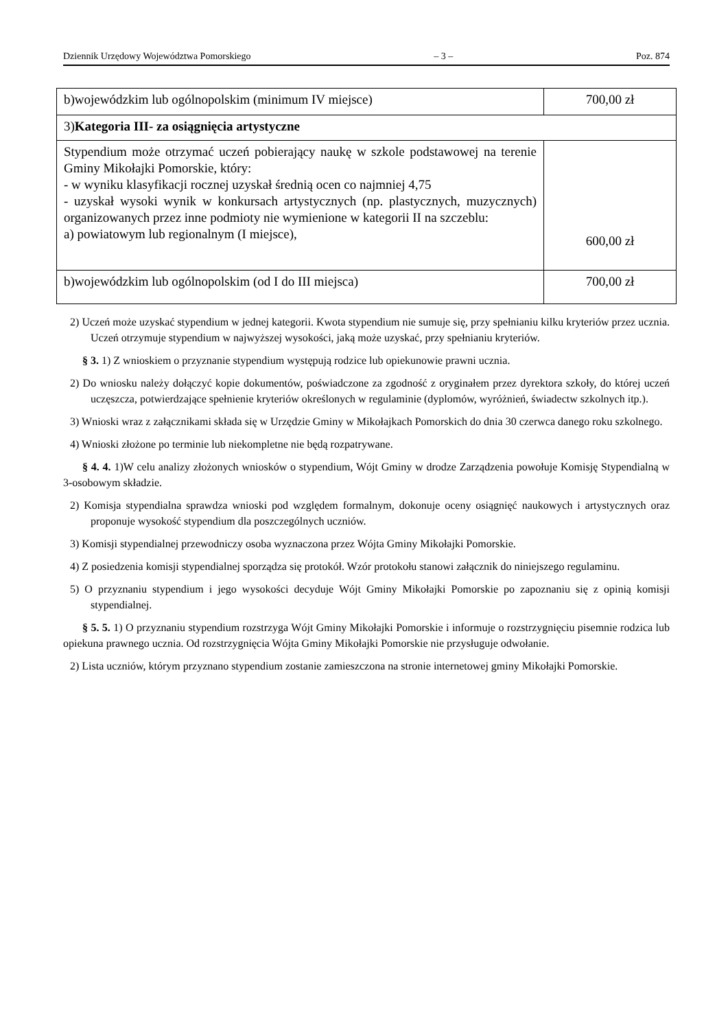Dziennik Urzędowy Województwa Pomorskiego – 3 – Poz. 874
| b)wojewódzkim lub ogólnopolskim (minimum IV miejsce) | 700,00 zł |
| 3) Kategoria III- za osiągnięcia artystyczne | |
| Stypendium może otrzymać uczeń pobierający naukę w szkole podstawowej na terenie Gminy Mikołajki Pomorskie, który: - w wyniku klasyfikacji rocznej uzyskał średnią ocen co najmniej 4,75 - uzyskał wysoki wynik w konkursach artystycznych (np. plastycznych, muzycznych) organizowanych przez inne podmioty nie wymienione w kategorii II na szczeblu: a) powiatowym lub regionalnym (I miejsce), | 600,00 zł |
| b)wojewódzkim lub ogólnopolskim (od I do III miejsca) | 700,00 zł |
2) Uczeń może uzyskać stypendium w jednej kategorii. Kwota stypendium nie sumuje się, przy spełnianiu kilku kryteriów przez ucznia. Uczeń otrzymuje stypendium w najwyższej wysokości, jaką może uzyskać, przy spełnianiu kryteriów.
§ 3. 1) Z wnioskiem o przyznanie stypendium występują rodzice lub opiekunowie prawni ucznia.
2) Do wniosku należy dołączyć kopie dokumentów, poświadczone za zgodność z oryginałem przez dyrektora szkoły, do której uczeń uczęszcza, potwierdzające spełnienie kryteriów określonych w regulaminie (dyplomów, wyróżnień, świadectw szkolnych itp.).
3) Wnioski wraz z załącznikami składa się w Urzędzie Gminy w Mikołajkach Pomorskich do dnia 30 czerwca danego roku szkolnego.
4) Wnioski złożone po terminie lub niekompletne nie będą rozpatrywane.
§ 4. 4. 1)W celu analizy złożonych wniosków o stypendium, Wójt Gminy w drodze Zarządzenia powołuje Komisję Stypendialną w 3-osobowym składzie.
2) Komisja stypendialna sprawdza wnioski pod względem formalnym, dokonuje oceny osiągnięć naukowych i artystycznych oraz proponuje wysokość stypendium dla poszczególnych uczniów.
3) Komisji stypendialnej przewodniczy osoba wyznaczona przez Wójta Gminy Mikołajki Pomorskie.
4) Z posiedzenia komisji stypendialnej sporządza się protokół. Wzór protokołu stanowi załącznik do niniejszego regulaminu.
5) O przyznaniu stypendium i jego wysokości decyduje Wójt Gminy Mikołajki Pomorskie po zapoznaniu się z opinią komisji stypendialnej.
§ 5. 5. 1) O przyznaniu stypendium rozstrzyga Wójt Gminy Mikołajki Pomorskie i informuje o rozstrzygnięciu pisemnie rodzica lub opiekuna prawnego ucznia. Od rozstrzygnięcia Wójta Gminy Mikołajki Pomorskie nie przysługuje odwołanie.
2) Lista uczniów, którym przyznano stypendium zostanie zamieszczona na stronie internetowej gminy Mikołajki Pomorskie.